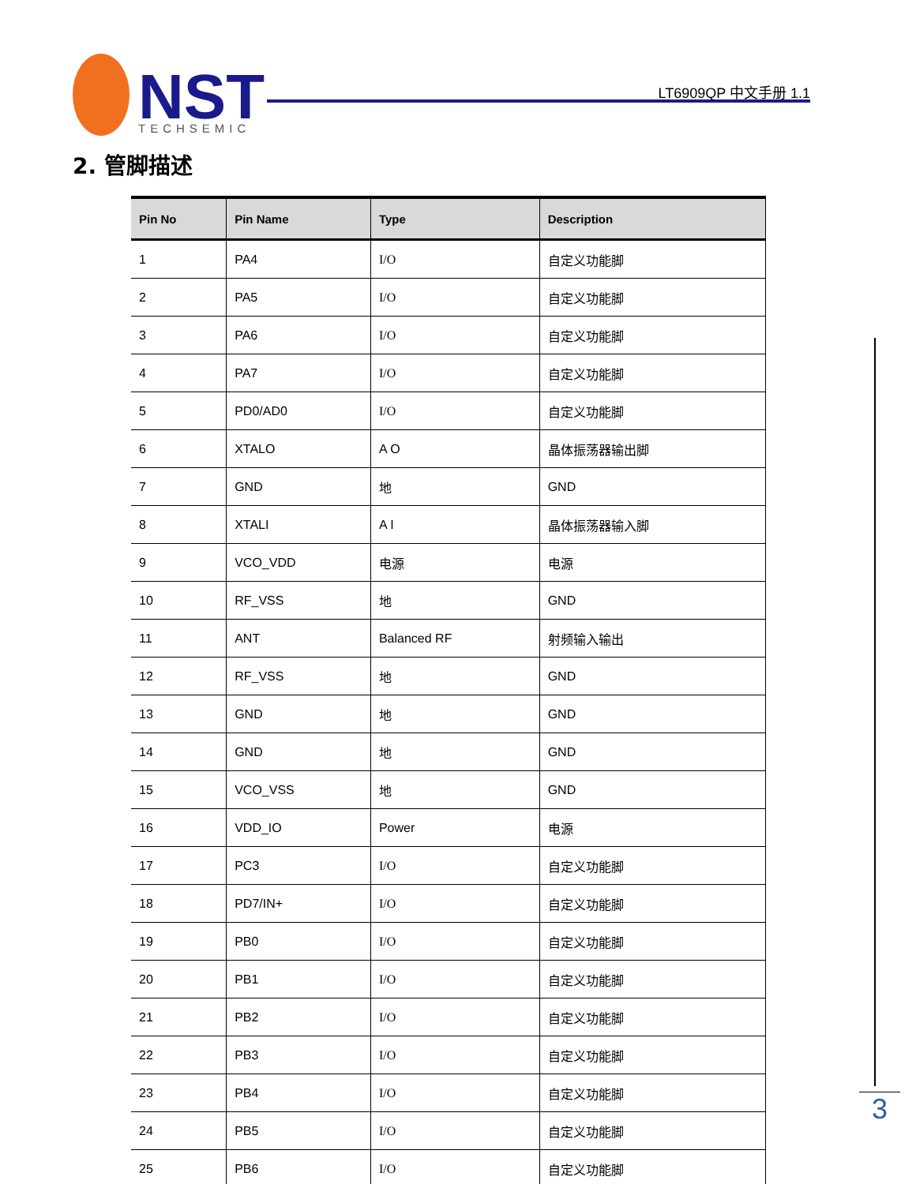NST
TECHSEMIC
LT6909QP 中文手册 1.1
2. 管脚描述
| Pin No | Pin Name | Type | Description |
| --- | --- | --- | --- |
| 1 | PA4 | I/O | 自定义功能脚 |
| 2 | PA5 | I/O | 自定义功能脚 |
| 3 | PA6 | I/O | 自定义功能脚 |
| 4 | PA7 | I/O | 自定义功能脚 |
| 5 | PD0/AD0 | I/O | 自定义功能脚 |
| 6 | XTALO | A O | 晶体振荡器输出脚 |
| 7 | GND | 地 | GND |
| 8 | XTALI | A I | 晶体振荡器输入脚 |
| 9 | VCO_VDD | 电源 | 电源 |
| 10 | RF_VSS | 地 | GND |
| 11 | ANT | Balanced RF | 射频输入输出 |
| 12 | RF_VSS | 地 | GND |
| 13 | GND | 地 | GND |
| 14 | GND | 地 | GND |
| 15 | VCO_VSS | 地 | GND |
| 16 | VDD_IO | Power | 电源 |
| 17 | PC3 | I/O | 自定义功能脚 |
| 18 | PD7/IN+ | I/O | 自定义功能脚 |
| 19 | PB0 | I/O | 自定义功能脚 |
| 20 | PB1 | I/O | 自定义功能脚 |
| 21 | PB2 | I/O | 自定义功能脚 |
| 22 | PB3 | I/O | 自定义功能脚 |
| 23 | PB4 | I/O | 自定义功能脚 |
| 24 | PB5 | I/O | 自定义功能脚 |
| 25 | PB6 | I/O | 自定义功能脚 |
3